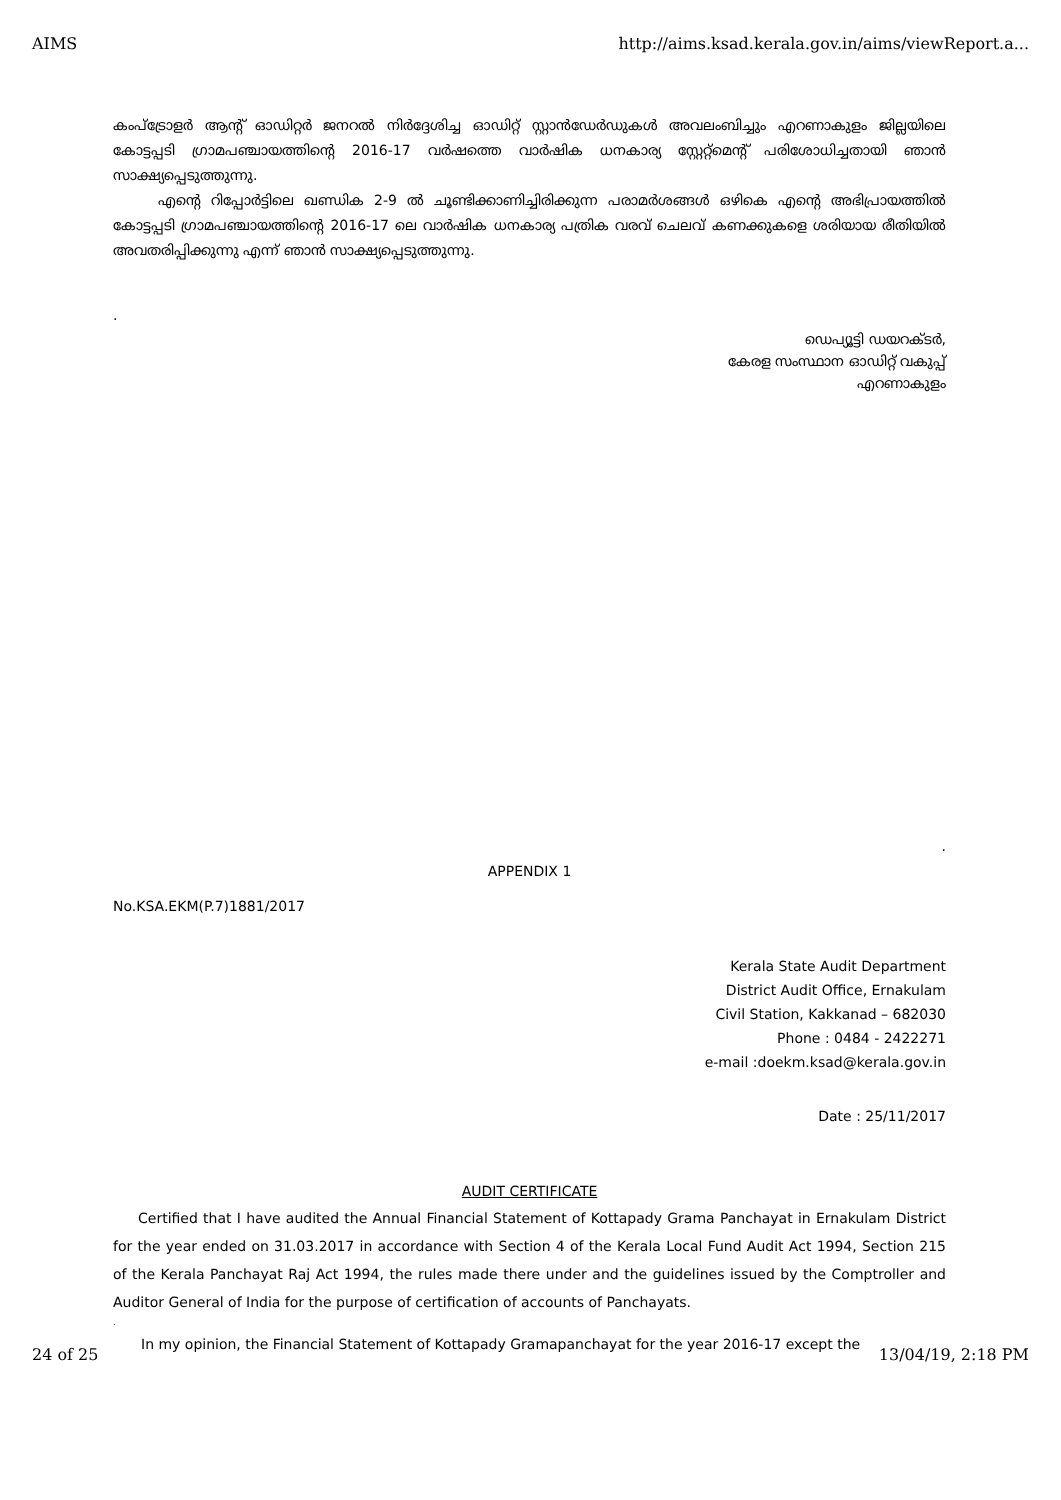AIMS http://aims.ksad.kerala.gov.in/aims/viewReport.a...
കംപ്ട്രോളർ ആന്റ് ഓഡിറ്റർ ജനറൽ നിർദ്ദേശിച്ച ഓഡിറ്റ് സ്റ്റാൻഡേർഡുകൾ അവലംബിച്ചും എറണാകുളം ജില്ലയിലെ കോട്ടപ്പടി ഗ്രാമപഞ്ചായത്തിന്റെ 2016-17 വർഷത്തെ വാർഷിക ധനകാര്യ സ്റ്റേറ്റ്മെന്റ് പരിശോധിച്ചതായി ഞാൻ സാക്ഷ്യപ്പെടുത്തുന്നു.
എന്റെ റിപ്പോർട്ടിലെ ഖണ്ഡിക 2-9 ൽ ചൂണ്ടിക്കാണിച്ചിരിക്കുന്ന പരാമർശങ്ങൾ ഒഴികെ എന്റെ അഭിപ്രായത്തിൽ കോട്ടപ്പടി ഗ്രാമപഞ്ചായത്തിന്റെ 2016-17 ലെ വാർഷിക ധനകാര്യ പത്രിക വരവ് ചെലവ് കണക്കുകളെ ശരിയായ രീതിയിൽ അവതരിപ്പിക്കുന്നു എന്ന് ഞാൻ സാക്ഷ്യപ്പെടുത്തുന്നു.
.
ഡെപ്യൂട്ടി ഡയറക്ടർ,
കേരള സംസ്ഥാന ഓഡിറ്റ് വകുപ്പ്
എറണാകുളം
.
APPENDIX 1
No.KSA.EKM(P.7)1881/2017
Kerala State Audit Department
District Audit Office, Ernakulam
Civil Station, Kakkanad – 682030
Phone : 0484 - 2422271
e-mail :doekm.ksad@kerala.gov.in
Date : 25/11/2017
AUDIT CERTIFICATE
Certified that I have audited the Annual Financial Statement of Kottapady Grama Panchayat in Ernakulam District for the year ended on 31.03.2017 in accordance with Section 4 of the Kerala Local Fund Audit Act 1994, Section 215 of the Kerala Panchayat Raj Act 1994, the rules made there under and the guidelines issued by the Comptroller and Auditor General of India for the purpose of certification of accounts of Panchayats.
.
In my opinion, the Financial Statement of Kottapady Gramapanchayat for the year 2016-17 except the
24 of 25 13/04/19, 2:18 PM